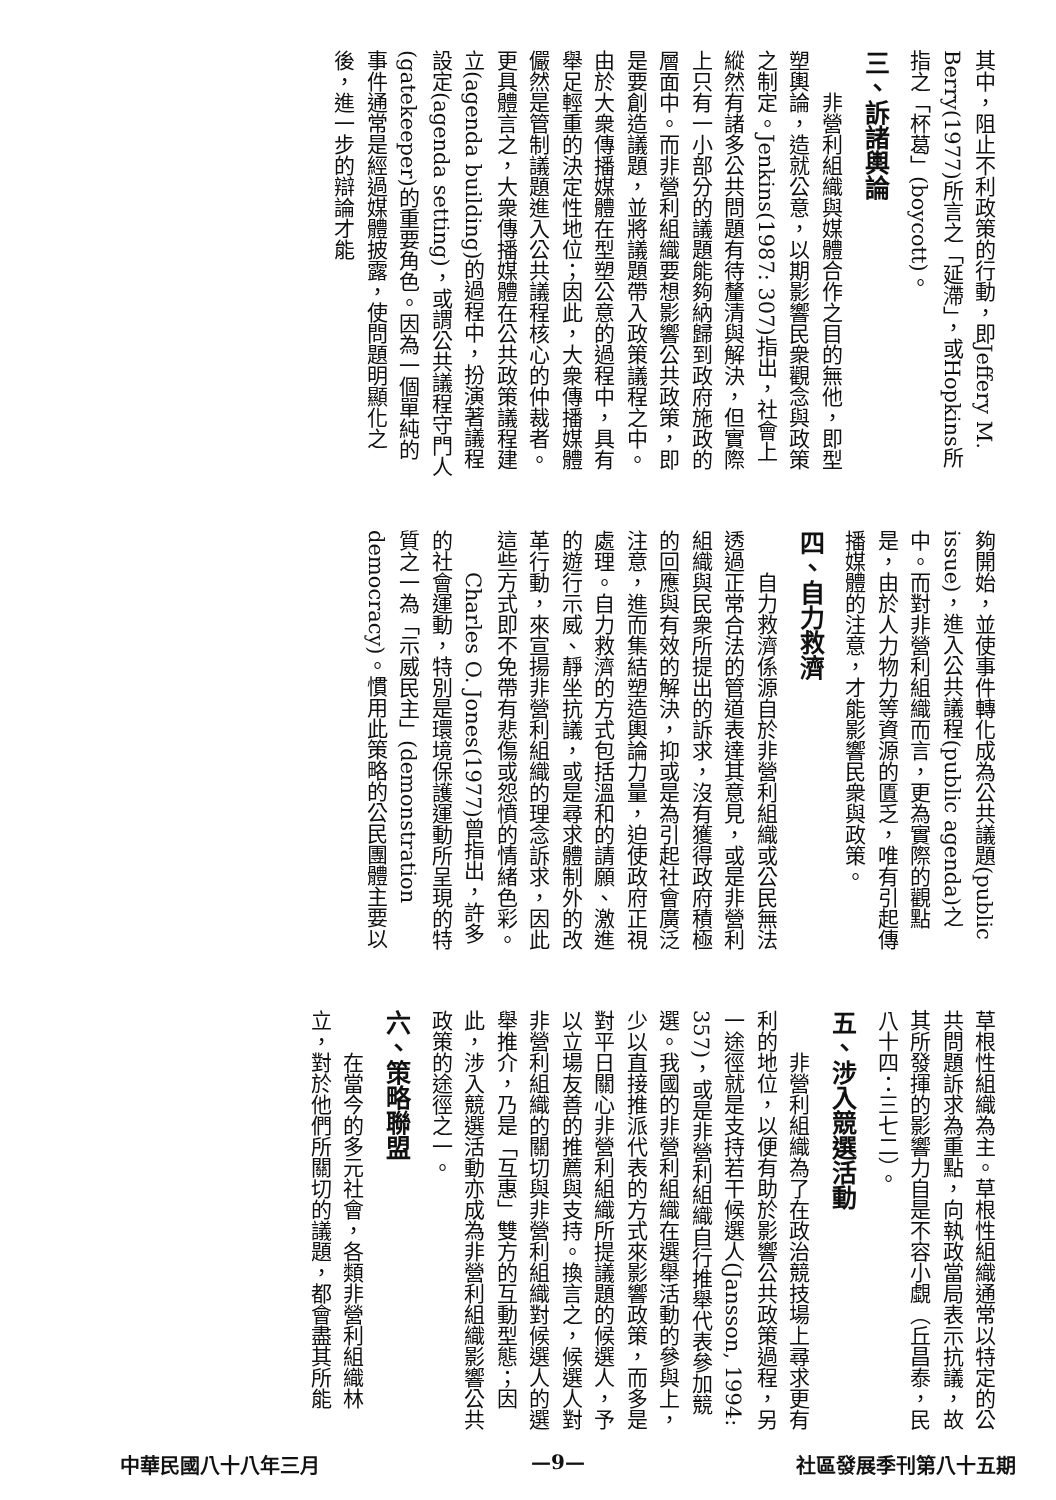其中，阻止不利政策的行動，即Jeffery M. Berry(1977)所言之「延滯」，或Hopkins所指之「杯葛」(boycott)。
三、訴諸輿論
非營利組織與媒體合作之目的無他，即型塑輿論，造就公意，以期影響民衆觀念與政策之制定。Jenkins(1987: 307)指出，社會上縱然有諸多公共問題有待釐清與解決，但實際上只有一小部分的議題能夠納歸到政府施政的層面中。而非營利組織要想影響公共政策，即是要創造議題，並將議題帶入政策議程之中。由於大衆傳播媒體在型塑公意的過程中，具有舉足輕重的決定性地位；因此，大衆傳播媒體儼然是管制議題進入公共議程核心的仲裁者。更具體言之，大衆傳播媒體在公共政策議程建立(agenda building)的過程中，扮演著議程設定(agenda setting)，或謂公共議程守門人(gatekeeper)的重要角色。因為一個單純的事件通常是經過媒體披露，使問題明顯化之後，進一步的辯論才能
夠開始，並使事件轉化成為公共議題(public issue)，進入公共議程(public agenda)之中。而對非營利組織而言，更為實際的觀點是，由於人力物力等資源的匱乏，唯有引起傳播媒體的注意，才能影響民衆與政策。
四、自力救濟
自力救濟係源自於非營利組織或公民無法透過正常合法的管道表達其意見，或是非營利組織與民衆所提出的訴求，沒有獲得政府積極的回應與有效的解決，抑或是為引起社會廣泛注意，進而集結塑造輿論力量，迫使政府正視處理。自力救濟的方式包括溫和的請願、激進的遊行示威、靜坐抗議，或是尋求體制外的改革行動，來宣揚非營利組織的理念訴求，因此這些方式即不免帶有悲傷或怨憤的情緒色彩。
Charles O. Jones(1977)曾指出，許多的社會運動，特別是環境保護運動所呈現的特質之一為「示威民主」(demonstration democracy)。慣用此策略的公民團體主要以
草根性組織為主。草根性組織通常以特定的公共問題訴求為重點，向執政當局表示抗議，故其所發揮的影響力自是不容小覷（丘昌泰，民八十四：三七二）。
五、涉入競選活動
非營利組織為了在政治競技場上尋求更有利的地位，以便有助於影響公共政策過程，另一途徑就是支持若干候選人(Jansson, 1994: 357)，或是非營利組織自行推舉代表參加競選。我國的非營利組織在選舉活動的參與上，少以直接推派代表的方式來影響政策，而多是對平日關心非營利組織所提議題的候選人，予以立場友善的推薦與支持。換言之，候選人對非營利組織的關切與非營利組織對候選人的選舉推介，乃是「互惠」雙方的互動型態；因此，涉入競選活動亦成為非營利組織影響公共政策的途徑之一。
六、策略聯盟
在當今的多元社會，各類非營利組織林立，對於他們所關切的議題，都會盡其所能
中華民國八十八年三月 —9— 社區發展季刊第八十五期